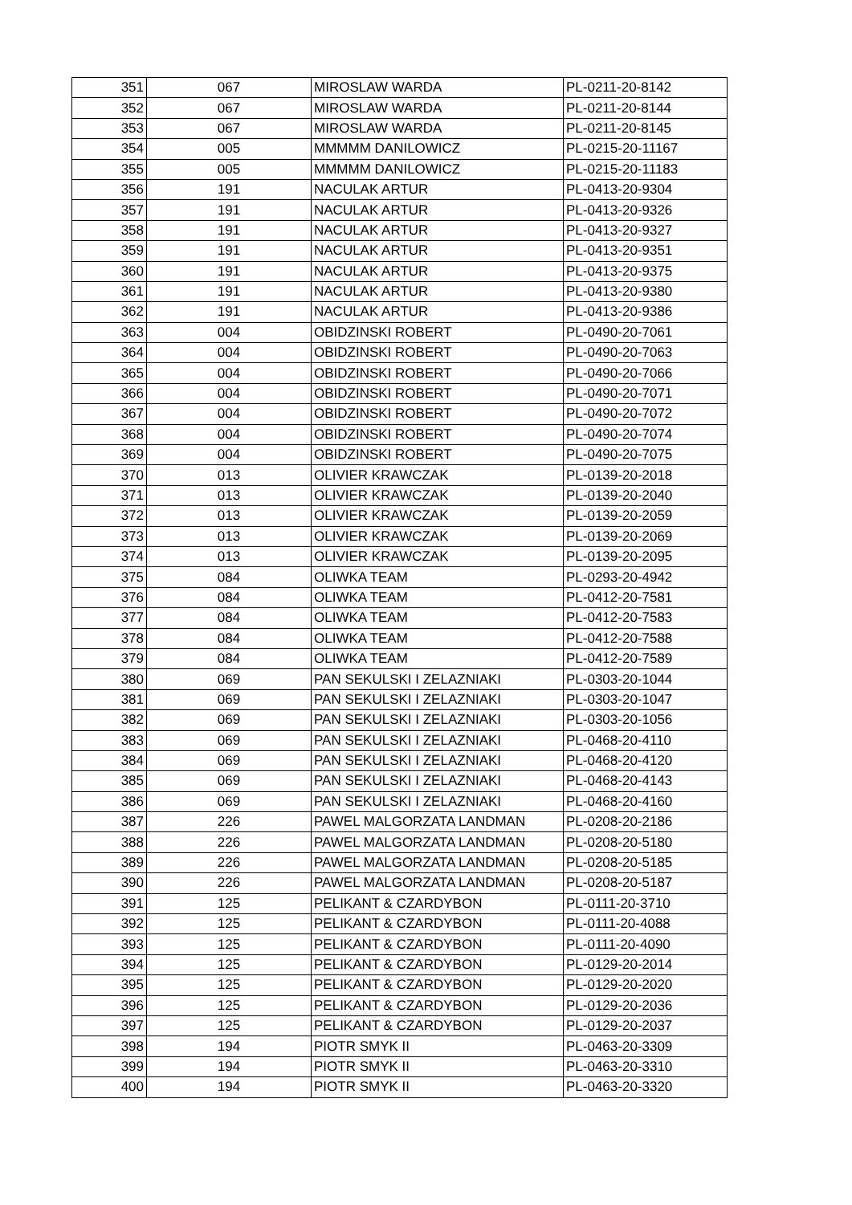| 351 | 067 | MIROSLAW WARDA | PL-0211-20-8142 |
| 352 | 067 | MIROSLAW WARDA | PL-0211-20-8144 |
| 353 | 067 | MIROSLAW WARDA | PL-0211-20-8145 |
| 354 | 005 | MMMMM DANILOWICZ | PL-0215-20-11167 |
| 355 | 005 | MMMMM DANILOWICZ | PL-0215-20-11183 |
| 356 | 191 | NACULAK ARTUR | PL-0413-20-9304 |
| 357 | 191 | NACULAK ARTUR | PL-0413-20-9326 |
| 358 | 191 | NACULAK ARTUR | PL-0413-20-9327 |
| 359 | 191 | NACULAK ARTUR | PL-0413-20-9351 |
| 360 | 191 | NACULAK ARTUR | PL-0413-20-9375 |
| 361 | 191 | NACULAK ARTUR | PL-0413-20-9380 |
| 362 | 191 | NACULAK ARTUR | PL-0413-20-9386 |
| 363 | 004 | OBIDZINSKI ROBERT | PL-0490-20-7061 |
| 364 | 004 | OBIDZINSKI ROBERT | PL-0490-20-7063 |
| 365 | 004 | OBIDZINSKI ROBERT | PL-0490-20-7066 |
| 366 | 004 | OBIDZINSKI ROBERT | PL-0490-20-7071 |
| 367 | 004 | OBIDZINSKI ROBERT | PL-0490-20-7072 |
| 368 | 004 | OBIDZINSKI ROBERT | PL-0490-20-7074 |
| 369 | 004 | OBIDZINSKI ROBERT | PL-0490-20-7075 |
| 370 | 013 | OLIVIER KRAWCZAK | PL-0139-20-2018 |
| 371 | 013 | OLIVIER KRAWCZAK | PL-0139-20-2040 |
| 372 | 013 | OLIVIER KRAWCZAK | PL-0139-20-2059 |
| 373 | 013 | OLIVIER KRAWCZAK | PL-0139-20-2069 |
| 374 | 013 | OLIVIER KRAWCZAK | PL-0139-20-2095 |
| 375 | 084 | OLIWKA TEAM | PL-0293-20-4942 |
| 376 | 084 | OLIWKA TEAM | PL-0412-20-7581 |
| 377 | 084 | OLIWKA TEAM | PL-0412-20-7583 |
| 378 | 084 | OLIWKA TEAM | PL-0412-20-7588 |
| 379 | 084 | OLIWKA TEAM | PL-0412-20-7589 |
| 380 | 069 | PAN SEKULSKI I ZELAZNIAKI | PL-0303-20-1044 |
| 381 | 069 | PAN SEKULSKI I ZELAZNIAKI | PL-0303-20-1047 |
| 382 | 069 | PAN SEKULSKI I ZELAZNIAKI | PL-0303-20-1056 |
| 383 | 069 | PAN SEKULSKI I ZELAZNIAKI | PL-0468-20-4110 |
| 384 | 069 | PAN SEKULSKI I ZELAZNIAKI | PL-0468-20-4120 |
| 385 | 069 | PAN SEKULSKI I ZELAZNIAKI | PL-0468-20-4143 |
| 386 | 069 | PAN SEKULSKI I ZELAZNIAKI | PL-0468-20-4160 |
| 387 | 226 | PAWEL MALGORZATA LANDMAN | PL-0208-20-2186 |
| 388 | 226 | PAWEL MALGORZATA LANDMAN | PL-0208-20-5180 |
| 389 | 226 | PAWEL MALGORZATA LANDMAN | PL-0208-20-5185 |
| 390 | 226 | PAWEL MALGORZATA LANDMAN | PL-0208-20-5187 |
| 391 | 125 | PELIKANT & CZARDYBON | PL-0111-20-3710 |
| 392 | 125 | PELIKANT & CZARDYBON | PL-0111-20-4088 |
| 393 | 125 | PELIKANT & CZARDYBON | PL-0111-20-4090 |
| 394 | 125 | PELIKANT & CZARDYBON | PL-0129-20-2014 |
| 395 | 125 | PELIKANT & CZARDYBON | PL-0129-20-2020 |
| 396 | 125 | PELIKANT & CZARDYBON | PL-0129-20-2036 |
| 397 | 125 | PELIKANT & CZARDYBON | PL-0129-20-2037 |
| 398 | 194 | PIOTR SMYK II | PL-0463-20-3309 |
| 399 | 194 | PIOTR SMYK II | PL-0463-20-3310 |
| 400 | 194 | PIOTR SMYK II | PL-0463-20-3320 |